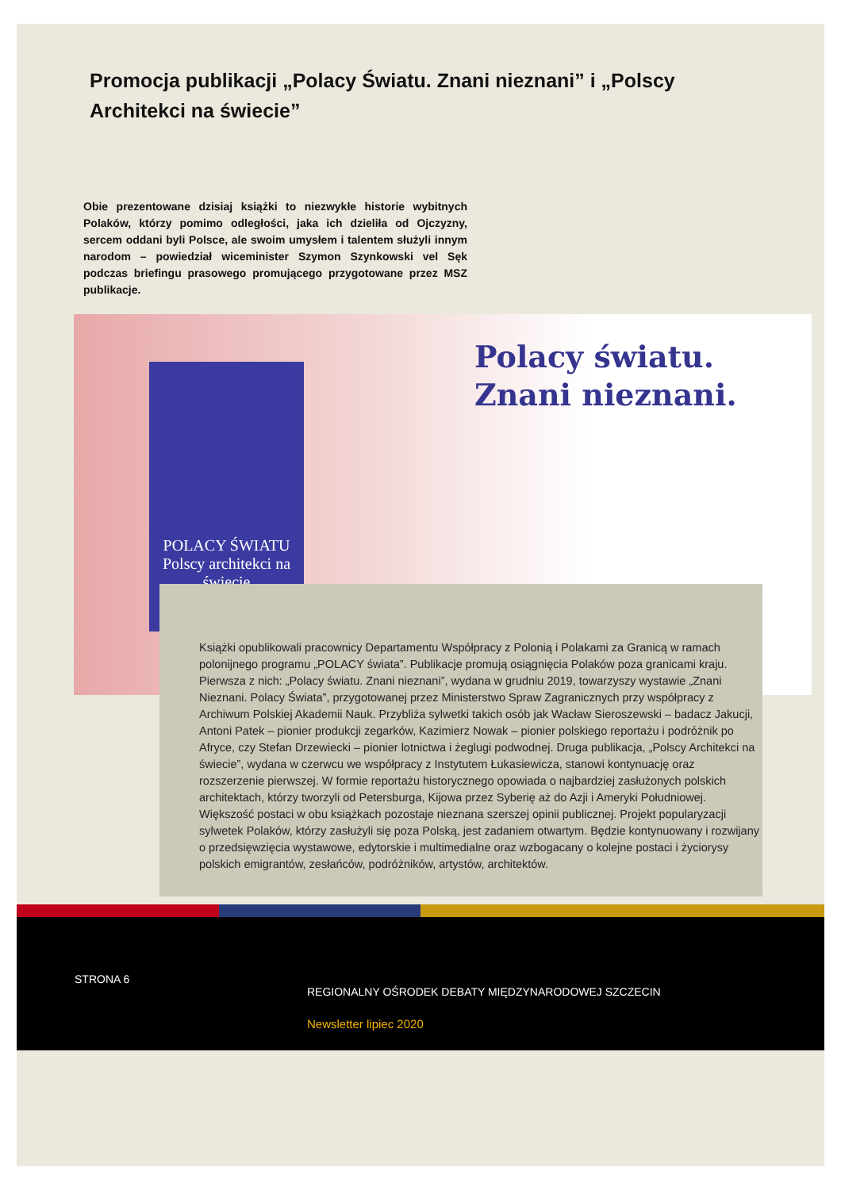Promocja publikacji „Polacy Światu. Znani nieznani” i „Polscy Architekci na świecie”
Obie prezentowane dzisiaj książki to niezwykłe historie wybitnych Polaków, którzy pomimo odległości, jaka ich dzieliła od Ojczyzny, sercem oddani byli Polsce, ale swoim umysłem i talentem służyli innym narodom – powiedział wiceminister Szymon Szynkowski vel Sęk podczas briefingu prasowego promującego przygotowane przez MSZ publikacje.
POLACY ŚWIATU
Polscy architekci na świecie
Polacy światu.
Znani nieznani.
Książki opublikowali pracownicy Departamentu Współpracy z Polonią i Polakami za Granicą w ramach polonijnego programu „POLACY świata”. Publikacje promują osiągnięcia Polaków poza granicami kraju. Pierwsza z nich: „Polacy światu. Znani nieznani”, wydana w grudniu 2019, towarzyszy wystawie „Znani Nieznani. Polacy Świata”, przygotowanej przez Ministerstwo Spraw Zagranicznych przy współpracy z Archiwum Polskiej Akademii Nauk. Przybliża sylwetki takich osób jak Wacław Sieroszewski – badacz Jakucji, Antoni Patek – pionier produkcji zegarków, Kazimierz Nowak – pionier polskiego reportażu i podróżnik po Afryce, czy Stefan Drzewiecki – pionier lotnictwa i żeglugi podwodnej. Druga publikacja, „Polscy Architekci na świecie”, wydana w czerwcu we współpracy z Instytutem Łukasiewicza, stanowi kontynuację oraz rozszerzenie pierwszej. W formie reportażu historycznego opowiada o najbardziej zasłużonych polskich architektach, którzy tworzyli od Petersburga, Kijowa przez Syberię aż do Azji i Ameryki Południowej.
Większość postaci w obu książkach pozostaje nieznana szerszej opinii publicznej. Projekt popularyzacji sylwetek Polaków, którzy zasłużyli się poza Polską, jest zadaniem otwartym. Będzie kontynuowany i rozwijany o przedsięwzięcia wystawowe, edytorskie i multimedialne oraz wzbogacany o kolejne postaci i życiorysy polskich emigrantów, zesłańców, podróżników, artystów, architektów.
STRONA 6
REGIONALNY OŚRODEK DEBATY MIĘDZYNARODOWEJ SZCZECIN
Newsletter lipiec 2020